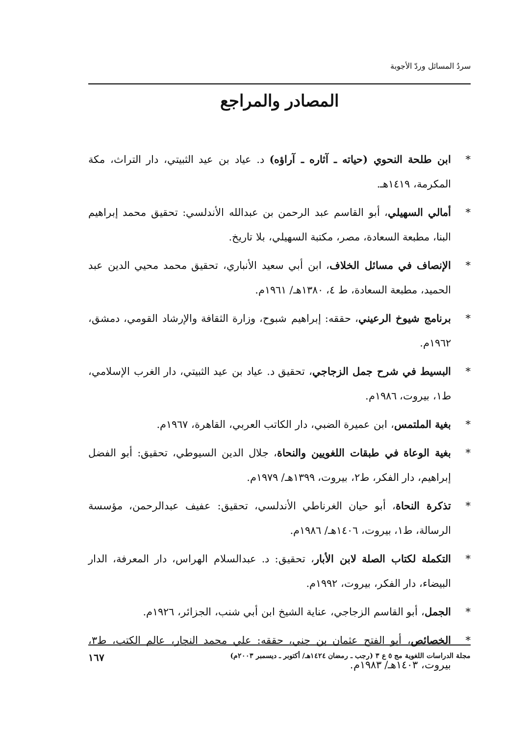سردُ المسائل وردّ الأجوبة
المصادر والمراجع
* ابن طلحة النحوي (حياته ـ آثاره ـ آراؤه) د. عياد بن عيد الثبيتي، دار التراث، مكة المكرمة، ١٤١٩هـ.
* أمالي السهيلي، أبو القاسم عبد الرحمن بن عبدالله الأندلسي: تحقيق محمد إبراهيم البنا، مطبعة السعادة، مصر، مكتبة السهيلي، بلا تاريخ.
* الإنصاف في مسائل الخلاف، ابن أبي سعيد الأنباري، تحقيق محمد محيي الدين عبد الحميد، مطبعة السعادة، ط ٤، ١٣٨٠هـ/ ١٩٦١م.
* برنامج شيوخ الرعيني، حققه: إبراهيم شبوح، وزارة الثقافة والإرشاد القومي، دمشق، ١٩٦٢م.
* البسيط في شرح جمل الزجاجي، تحقيق د. عياد بن عيد الثبيتي، دار الغرب الإسلامي، ط١، بيروت، ١٩٨٦م.
* بغية الملتمس، ابن عميرة الضبي، دار الكاتب العربي، القاهرة، ١٩٦٧م.
* بغية الوعاة في طبقات اللغويين والنحاة، جلال الدين السيوطي، تحقيق: أبو الفضل إبراهيم، دار الفكر، ط٢، بيروت، ١٣٩٩هـ/ ١٩٧٩م.
* تذكرة النحاة، أبو حيان الغرناطي الأندلسي، تحقيق: عفيف عبدالرحمن، مؤسسة الرسالة، ط١، بيروت، ١٤٠٦هـ/ ١٩٨٦م.
* التكملة لكتاب الصلة لابن الأبار، تحقيق: د. عبدالسلام الهراس، دار المعرفة، الدار البيضاء، دار الفكر، بيروت، ١٩٩٢م.
* الجمل، أبو القاسم الزجاجي، عناية الشيخ ابن أبي شنب، الجزائر، ١٩٢٦م.
* الخصائص، أبو الفتح عثمان بن جني، حققه: علي محمد النجار، عالم الكتب، ط٣، بيروت، ١٤٠٣هـ/ ١٩٨٣م.
مجلة الدراسات اللغوية مج ٥ ع ٣ (رجب ـ رمضان ١٤٢٤هـ/ أكتوبر ـ ديسمبر ٢٠٠٣م) ١٦٧